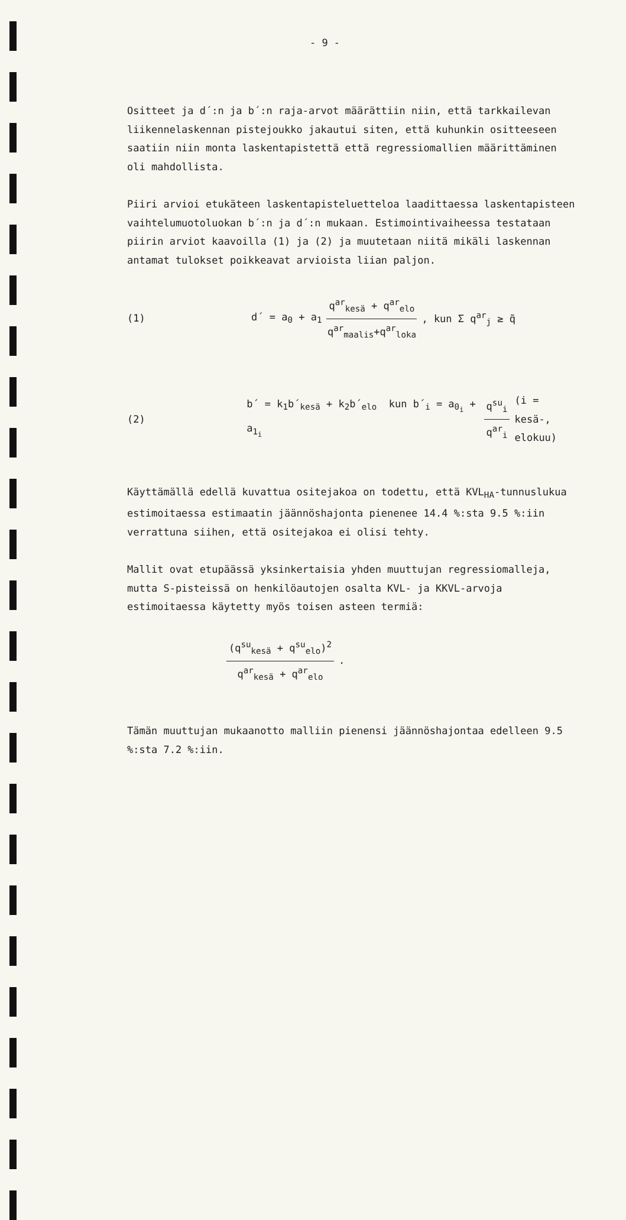- 9 -
Ositteet ja d´:n ja b´:n raja-arvot määrättiin niin, että tarkkailevan liikennelaskennan pistejoukko jakautui siten, että kuhunkin ositteeseen saatiin niin monta laskentapistettä että regressiomallien määrittäminen oli mahdollista.
Piiri arvioi etukäteen laskentapisteluetteloa laadittaessa laskentapisteen vaihtelumuotoluokan b´:n ja d´:n mukaan. Estimointivaiheessa testataan piirin arviot kaavoilla (1) ja (2) ja muutetaan niitä mikäli laskennan antamat tulokset poikkeavat arvioista liian paljon.
(1) d´ = a<sub>0</sub> + a<sub>1</sub> q<sup>ar</sup><sub>kesä</sub> + q<sup>ar</sup><sub>elo</sub> q<sup>ar</sup><sub>maalis</sub>+q<sup>ar</sup><sub>loka</sub> , kun Σ q<sup>ar</sup><sub>j</sub> ≥ q̃
(2) b´ = k<sub>1</sub>b´<sub>kesä</sub> + k<sub>2</sub>b´<sub>elo</sub> kun b´<sub>i</sub> = a<sub>0<sub>i</sub></sub> + a<sub>1<sub>i</sub></sub> q<sup>su</sup><sub>i</sub> q<sup>ar</sup><sub>i</sub> (i = kesä-,
elokuu)
Käyttämällä edellä kuvattua ositejakoa on todettu, että KVL<sub>HA</sub>-tunnuslukua estimoitaessa estimaatin jäännöshajonta pienenee 14.4 %:sta 9.5 %:iin verrattuna siihen, että ositejakoa ei olisi tehty.
Mallit ovat etupäässä yksinkertaisia yhden muuttujan regressiomalleja, mutta S-pisteissä on henkilöautojen osalta KVL- ja KKVL-arvoja estimoitaessa käytetty myös toisen asteen termiä:
(q<sup>su</sup><sub>kesä</sub> + q<sup>su</sup><sub>elo</sub>)<sup>2</sup> q<sup>ar</sup><sub>kesä</sub> + q<sup>ar</sup><sub>elo</sub> .
Tämän muuttujan mukaanotto malliin pienensi jäännöshajontaa edelleen 9.5 %:sta 7.2 %:iin.